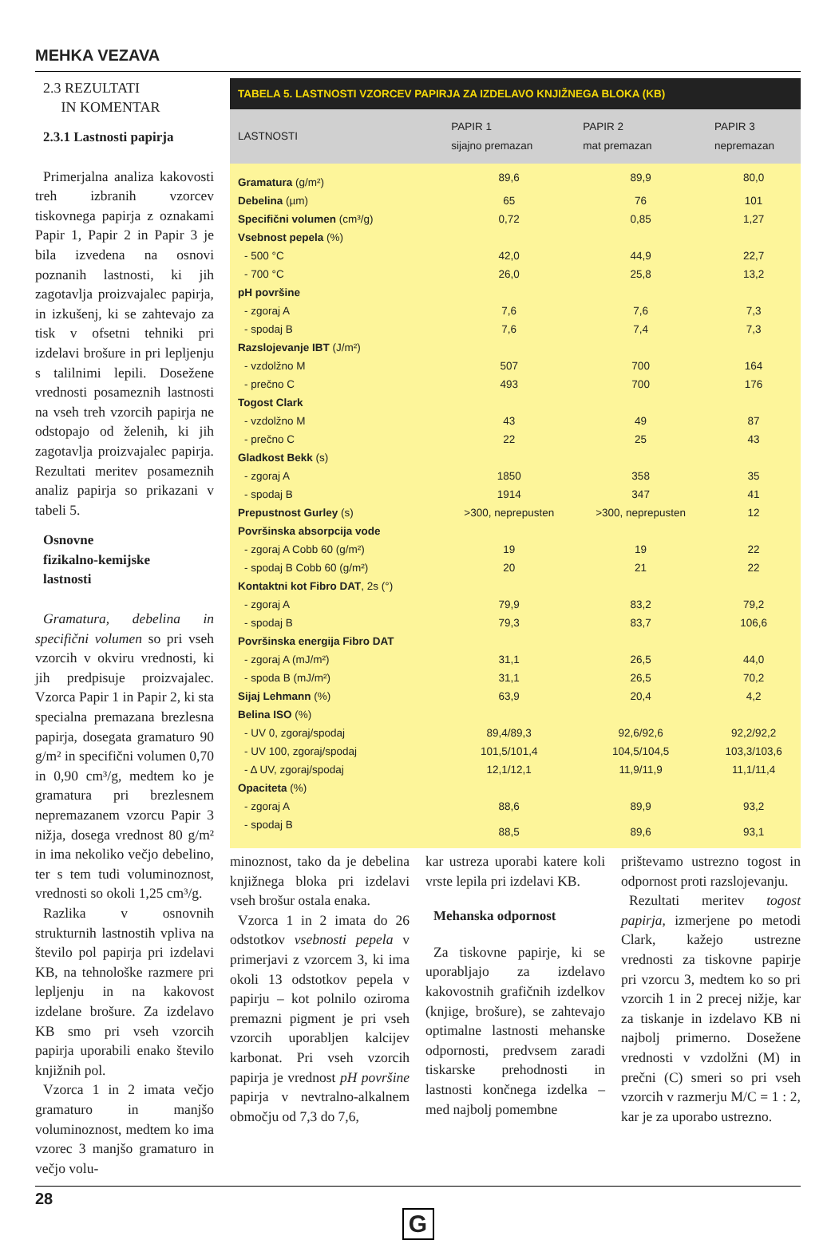MEHKA VEZAVA
2.3 REZULTATI
IN KOMENTAR
2.3.1 Lastnosti papirja
Primerjalna analiza kakovosti treh izbranih vzorcev tiskovnega papirja z oznakami Papir 1, Papir 2 in Papir 3 je bila izvedena na osnovi poznanih lastnosti, ki jih zagotavlja proizvajalec papirja, in izkušenj, ki se zahtevajo za tisk v ofsetni tehniki pri izdelavi brošure in pri lepljenju s talilnimi lepili. Dosežene vrednosti posameznih lastnosti na vseh treh vzorcih papirja ne odstopajo od želenih, ki jih zagotavlja proizvajalec papirja. Rezultati meritev posameznih analiz papirja so prikazani v tabeli 5.
Osnovne
fizikalno-kemijske
lastnosti
Gramatura, debelina in specifični volumen so pri vseh vzorcih v okviru vrednosti, ki jih predpisuje proizvajalec. Vzorca Papir 1 in Papir 2, ki sta specialna premazana brezlesna papirja, dosegata gramaturo 90 g/m² in specifični volumen 0,70 in 0,90 cm³/g, medtem ko je gramatura pri brezlesnem nepremazanem vzorcu Papir 3 nižja, dosega vrednost 80 g/m² in ima nekoliko večjo debelino, ter s tem tudi voluminoznost, vrednosti so okoli 1,25 cm³/g.
Razlika v osnovnih strukturnih lastnostih vpliva na število pol papirja pri izdelavi KB, na tehnološke razmere pri lepljenju in na kakovost izdelane brošure. Za izdelavo KB smo pri vseh vzorcih papirja uporabili enako število knjižnih pol.
Vzorca 1 in 2 imata večjo gramaturo in manjšo voluminoznost, medtem ko ima vzorec 3 manjšo gramaturo in večjo volu-
TABELA 5. LASTNOSTI VZORCEV PAPIRJA ZA IZDELAVO KNJIŽNEGA BLOKA (KB)
| LASTNOSTI | PAPIR 1 sijajno premazan | PAPIR 2 mat premazan | PAPIR 3 nepremazan |
| --- | --- | --- | --- |
| Gramatura (g/m²) | 89,6 | 89,9 | 80,0 |
| Debelina (µm) | 65 | 76 | 101 |
| Specifični volumen (cm³/g) | 0,72 | 0,85 | 1,27 |
| Vsebnost pepela (%) | | | |
| - 500 °C | 42,0 | 44,9 | 22,7 |
| - 700 °C | 26,0 | 25,8 | 13,2 |
| pH površine | | | |
| - zgoraj A | 7,6 | 7,6 | 7,3 |
| - spodaj B | 7,6 | 7,4 | 7,3 |
| Razslojevanje IBT (J/m²) | | | |
| - vzdolžno M | 507 | 700 | 164 |
| - prečno C | 493 | 700 | 176 |
| Togost Clark | | | |
| - vzdolžno M | 43 | 49 | 87 |
| - prečno C | 22 | 25 | 43 |
| Gladkost Bekk (s) | | | |
| - zgoraj A | 1850 | 358 | 35 |
| - spodaj B | 1914 | 347 | 41 |
| Prepustnost Gurley (s) | >300, neprepusten | >300, neprepusten | 12 |
| Površinska absorpcija vode | | | |
| - zgoraj A Cobb 60 (g/m²) | 19 | 19 | 22 |
| - spodaj B Cobb 60 (g/m²) | 20 | 21 | 22 |
| Kontaktni kot Fibro DAT , 2s (°) | | | |
| - zgoraj A | 79,9 | 83,2 | 79,2 |
| - spodaj B | 79,3 | 83,7 | 106,6 |
| Površinska energija Fibro DAT | | | |
| - zgoraj A (mJ/m²) | 31,1 | 26,5 | 44,0 |
| - spoda B (mJ/m²) | 31,1 | 26,5 | 70,2 |
| Sijaj Lehmann (%) | 63,9 | 20,4 | 4,2 |
| Belina ISO (%) | | | |
| - UV 0, zgoraj/spodaj | 89,4/89,3 | 92,6/92,6 | 92,2/92,2 |
| - UV 100, zgoraj/spodaj | 101,5/101,4 | 104,5/104,5 | 103,3/103,6 |
| - Δ UV, zgoraj/spodaj | 12,1/12,1 | 11,9/11,9 | 11,1/11,4 |
| Opaciteta (%) | | | |
| - zgoraj A | 88,6 | 89,9 | 93,2 |
| - spodaj B | 88,5 | 89,6 | 93,1 |
minoznost, tako da je debelina knjižnega bloka pri izdelavi vseh brošur ostala enaka.
Vzorca 1 in 2 imata do 26 odstotkov vsebnosti pepela v primerjavi z vzorcem 3, ki ima okoli 13 odstotkov pepela v papirju – kot polnilo oziroma premazni pigment je pri vseh vzorcih uporabljen kalcijev karbonat. Pri vseh vzorcih papirja je vrednost pH površine papirja v nevtralno-alkalnem območju od 7,3 do 7,6,
kar ustreza uporabi katere koli vrste lepila pri izdelavi KB.
Mehanska odpornost
Za tiskovne papirje, ki se uporabljajo za izdelavo kakovostnih grafičnih izdelkov (knjige, brošure), se zahtevajo optimalne lastnosti mehanske odpornosti, predvsem zaradi tiskarske prehodnosti in lastnosti končnega izdelka – med najbolj pomembne
prištevamo ustrezno togost in odpornost proti razslojevanju.
Rezultati meritev togost papirja, izmerjene po metodi Clark, kažejo ustrezne vrednosti za tiskovne papirje pri vzorcu 3, medtem ko so pri vzorcih 1 in 2 precej nižje, kar za tiskanje in izdelavo KB ni najbolj primerno. Dosežene vrednosti v vzdolžni (M) in prečni (C) smeri so pri vseh vzorcih v razmerju M/C = 1 : 2, kar je za uporabo ustrezno.
28
G